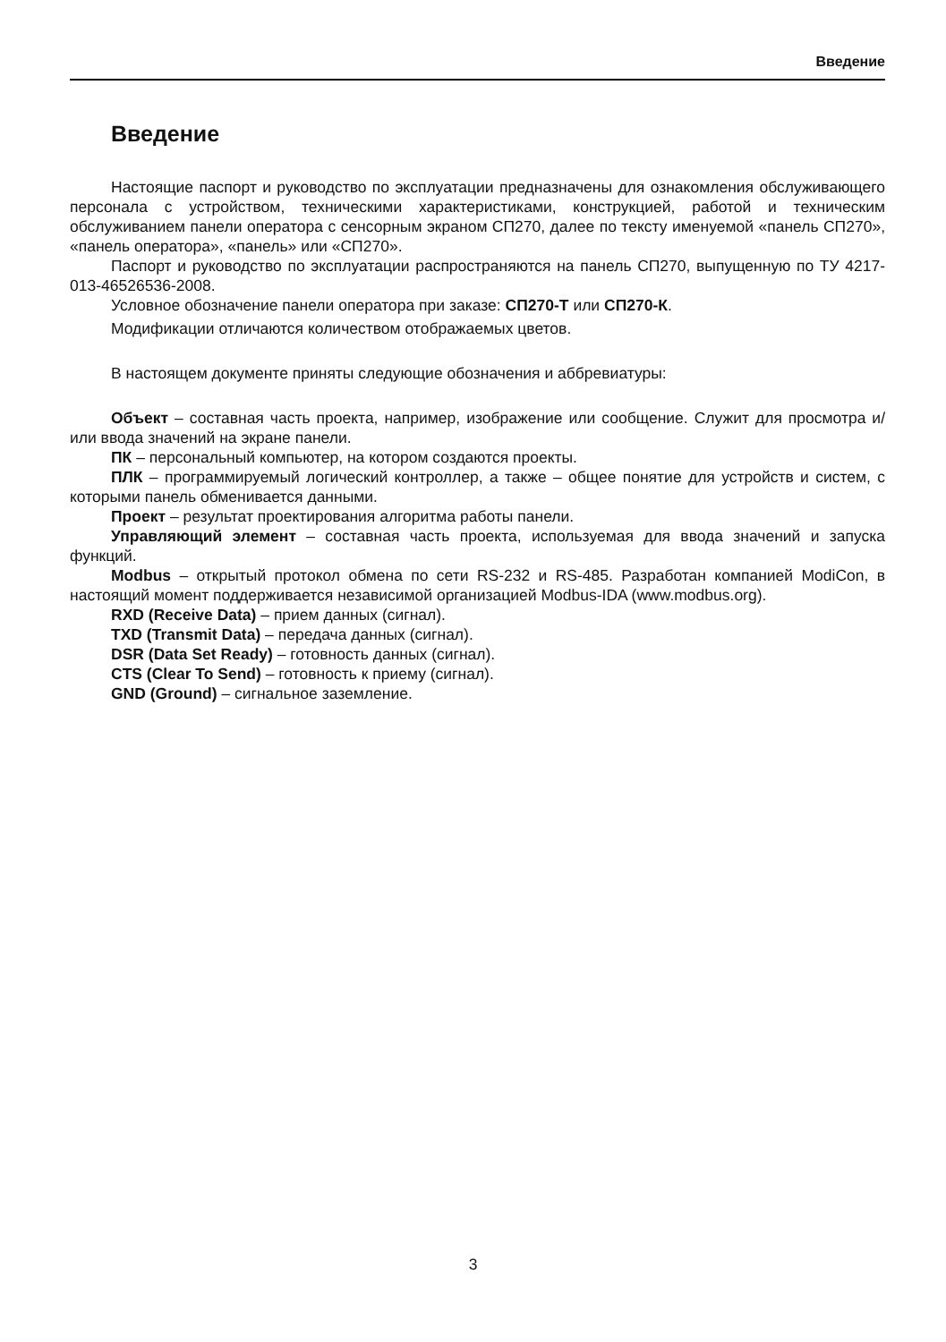Введение
Введение
Настоящие паспорт и руководство по эксплуатации предназначены для ознакомления обслуживающего персонала с устройством, техническими характеристиками, конструкцией, работой и техническим обслуживанием панели оператора с сенсорным экраном СП270, далее по тексту именуемой «панель СП270», «панель оператора», «панель» или «СП270».
Паспорт и руководство по эксплуатации распространяются на панель СП270, выпущенную по ТУ 4217-013-46526536-2008.
Условное обозначение панели оператора при заказе: СП270-Т или СП270-К.
Модификации отличаются количеством отображаемых цветов.
В настоящем документе приняты следующие обозначения и аббревиатуры:
Объект – составная часть проекта, например, изображение или сообщение. Служит для просмотра и/или ввода значений на экране панели.
ПК – персональный компьютер, на котором создаются проекты.
ПЛК – программируемый логический контроллер, а также – общее понятие для устройств и систем, с которыми панель обменивается данными.
Проект – результат проектирования алгоритма работы панели.
Управляющий элемент – составная часть проекта, используемая для ввода значений и запуска функций.
Modbus – открытый протокол обмена по сети RS-232 и RS-485. Разработан компанией ModiCon, в настоящий момент поддерживается независимой организацией Modbus-IDA (www.modbus.org).
RXD (Receive Data) – прием данных (сигнал).
TXD (Transmit Data) – передача данных (сигнал).
DSR (Data Set Ready) – готовность данных (сигнал).
CTS (Clear To Send) – готовность к приему (сигнал).
GND (Ground) – сигнальное заземление.
3